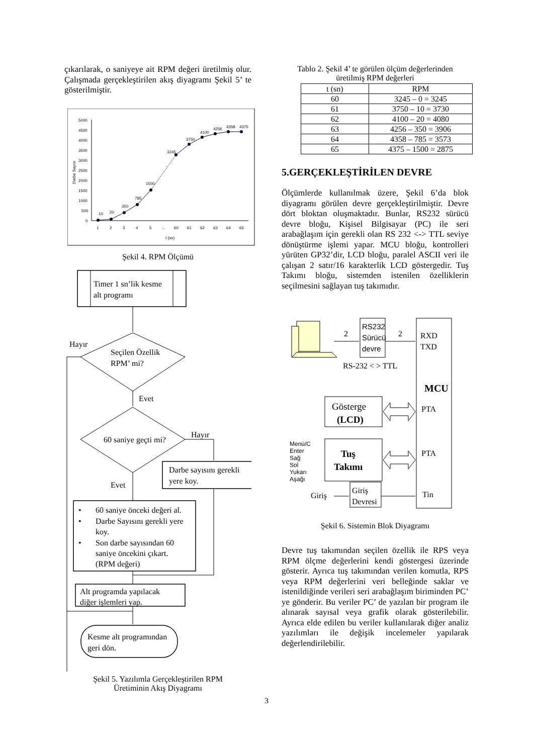çıkarılarak, o saniyeye ait RPM değeri üretilmiş olur. Çalışmada gerçekleştirilen akış diyagramı Şekil 5’ te gösterilmiştir.
Darbe Sayısı
5000
4500
4000
3500
3000
2500
2000
1500
1000
500
0
10
20
350
785
1500
3245
3750
4100
4256
4358
4375
1
2
3
4
5
...
60
61
62
63
64
65
t (sn)
Şekil 4. RPM Ölçümü
Timer 1 sn’lik kesme
alt programı
Seçilen Özellik
RPM’ mi?
Hayır
Evet
60 saniye geçti mi?
Hayır
Darbe sayısını gerekli
yere koy.
Evet
•
60 saniye önceki değeri al.
•
Darbe Sayısını gerekli yere
koy.
•
Son darbe sayısından 60
saniye öncekini çıkart.
(RPM değeri)
Alt programda yapılacak
diğer işlemleri yap.
Kesme alt programından
geri dön.
Şekil 5. Yazılımla Gerçekleştirilen RPM
Üretiminin Akış Diyagramı
Tablo 2. Şekil 4’ te görülen ölçüm değerlerinden
üretilmiş RPM değerleri
| t (sn) | RPM |
| --- | --- |
| 60 | 3245 – 0 = 3245 |
| 61 | 3750 – 10 = 3730 |
| 62 | 4100 – 20 = 4080 |
| 63 | 4256 – 350 = 3906 |
| 64 | 4358 – 785 = 3573 |
| 65 | 4375 – 1500 = 2875 |
5.GERÇEKLEŞTİRİLEN DEVRE
Ölçümlerde kullanılmak üzere, Şekil 6’da blok diyagramı görülen devre gerçekleştirilmiştir. Devre dört bloktan oluşmaktadır. Bunlar, RS232 sürücü devre bloğu, Kişisel Bilgisayar (PC) ile seri arabağlaşım için gerekli olan RS 232 <-> TTL seviye dönüştürme işlemi yapar. MCU bloğu, kontrolleri yürüten GP32’dir, LCD bloğu, paralel ASCII veri ile çalışan 2 satır/16 karakterlik LCD göstergedir. Tuş Takımı bloğu, sistemden istenilen özelliklerin seçilmesini sağlayan tuş takımıdır.
2
RS232
Sürücü
devre
2
RS-232 < > TTL
RXD
TXD
MCU
PTA
PTA
Tin
Gösterge
(LCD)
Tuş
Takımı
Menü/C
Enter
Sağ
Sol
Yukarı
Aşağı
Giriş
Giriş
Devresi
Şekil 6. Sistemin Blok Diyagramı
Devre tuş takımından seçilen özellik ile RPS veya RPM ölçme değerlerini kendi göstergesi üzerinde gösterir. Ayrıca tuş takımından verilen komutla, RPS veya RPM değerlerini veri belleğinde saklar ve istenildiğinde verileri seri arabağlaşım biriminden PC’ ye gönderir. Bu veriler PC’ de yazılan bir program ile alınarak sayısal veya grafik olarak gösterilebilir. Ayrıca elde edilen bu veriler kullanılarak diğer analiz yazılımları ile değişik incelemeler yapılarak değerlendirilebilir.
3